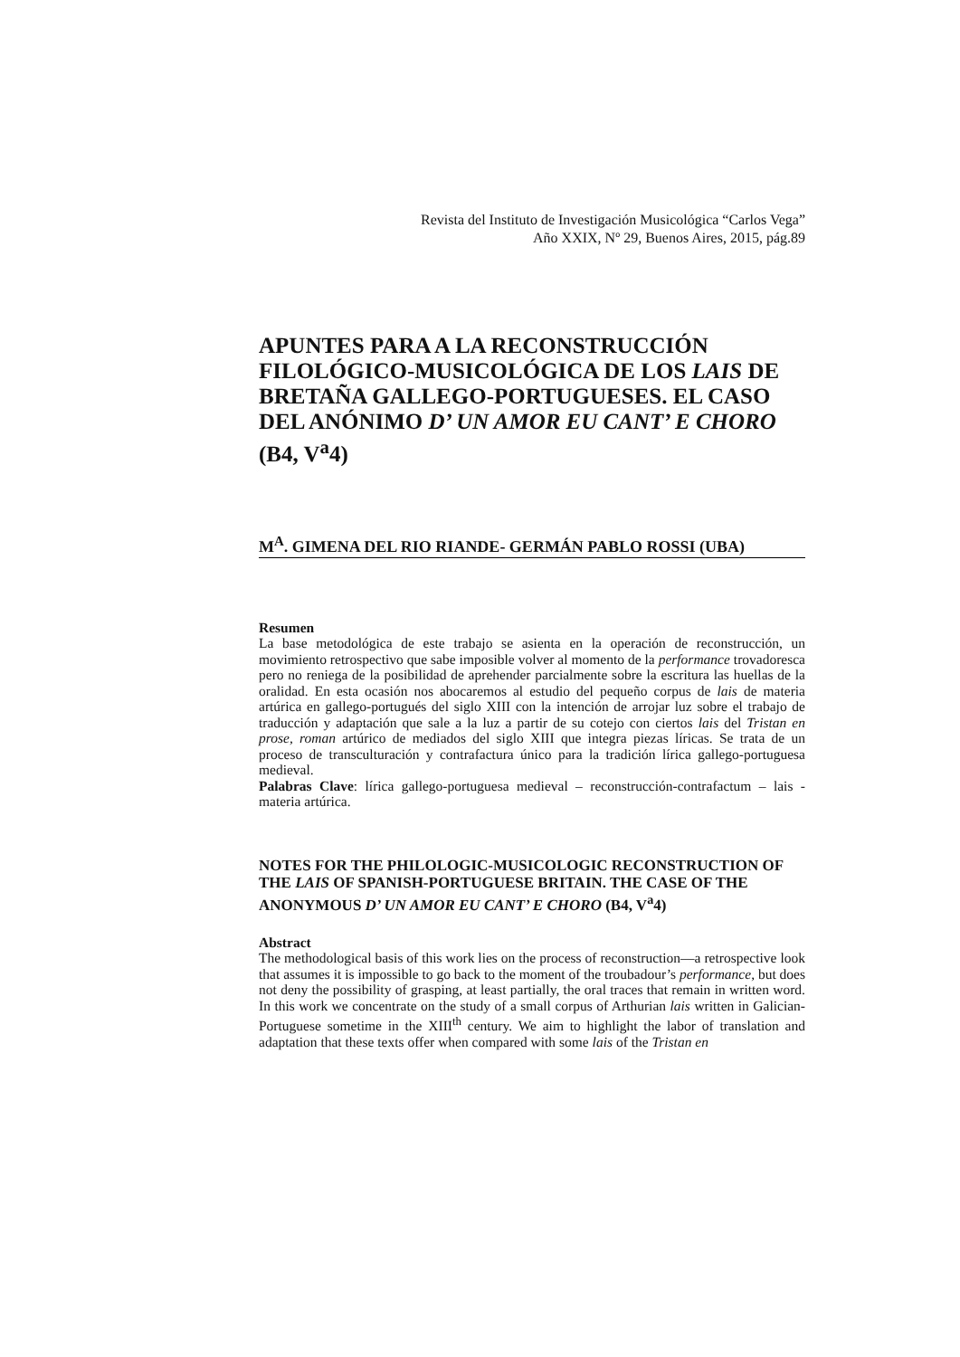Revista del Instituto de Investigación Musicológica “Carlos Vega”
Año XXIX, Nº 29, Buenos Aires, 2015, pág.89
APUNTES PARA A LA RECONSTRUCCIÓN FILOLÓGICO-MUSICOLÓGICA DE LOS LAIS DE BRETAÑA GALLEGO-PORTUGUESES. EL CASO DEL ANÓNIMO D’ UN AMOR EU CANT’ E CHORO (B4, V<sup>a</sup>4)
M<sup>A</sup>. GIMENA DEL RIO RIANDE- GERMÁN PABLO ROSSI (UBA)
Resumen
La base metodológica de este trabajo se asienta en la operación de reconstrucción, un movimiento retrospectivo que sabe imposible volver al momento de la performance trovadoresca pero no reniega de la posibilidad de aprehender parcialmente sobre la escritura las huellas de la oralidad. En esta ocasión nos abocaremos al estudio del pequeño corpus de lais de materia artúrica en gallego-portugués del siglo XIII con la intención de arrojar luz sobre el trabajo de traducción y adaptación que sale a la luz a partir de su cotejo con ciertos lais del Tristan en prose, roman artúrico de mediados del siglo XIII que integra piezas líricas. Se trata de un proceso de transculturación y contrafactura único para la tradición lírica gallego-portuguesa medieval.
Palabras Clave: lírica gallego-portuguesa medieval – reconstrucción-contrafactum – lais - materia artúrica.
NOTES FOR THE PHILOLOGIC-MUSICOLOGIC RECONSTRUCTION OF THE LAIS OF SPANISH-PORTUGUESE BRITAIN. THE CASE OF THE ANONYMOUS D’ UN AMOR EU CANT’ E CHORO (B4, V<sup>a</sup>4)
Abstract
The methodological basis of this work lies on the process of reconstruction—a retrospective look that assumes it is impossible to go back to the moment of the troubadour’s performance, but does not deny the possibility of grasping, at least partially, the oral traces that remain in written word. In this work we concentrate on the study of a small corpus of Arthurian lais written in Galician-Portuguese sometime in the XIII<sup>th</sup> century. We aim to highlight the labor of translation and adaptation that these texts offer when compared with some lais of the Tristan en